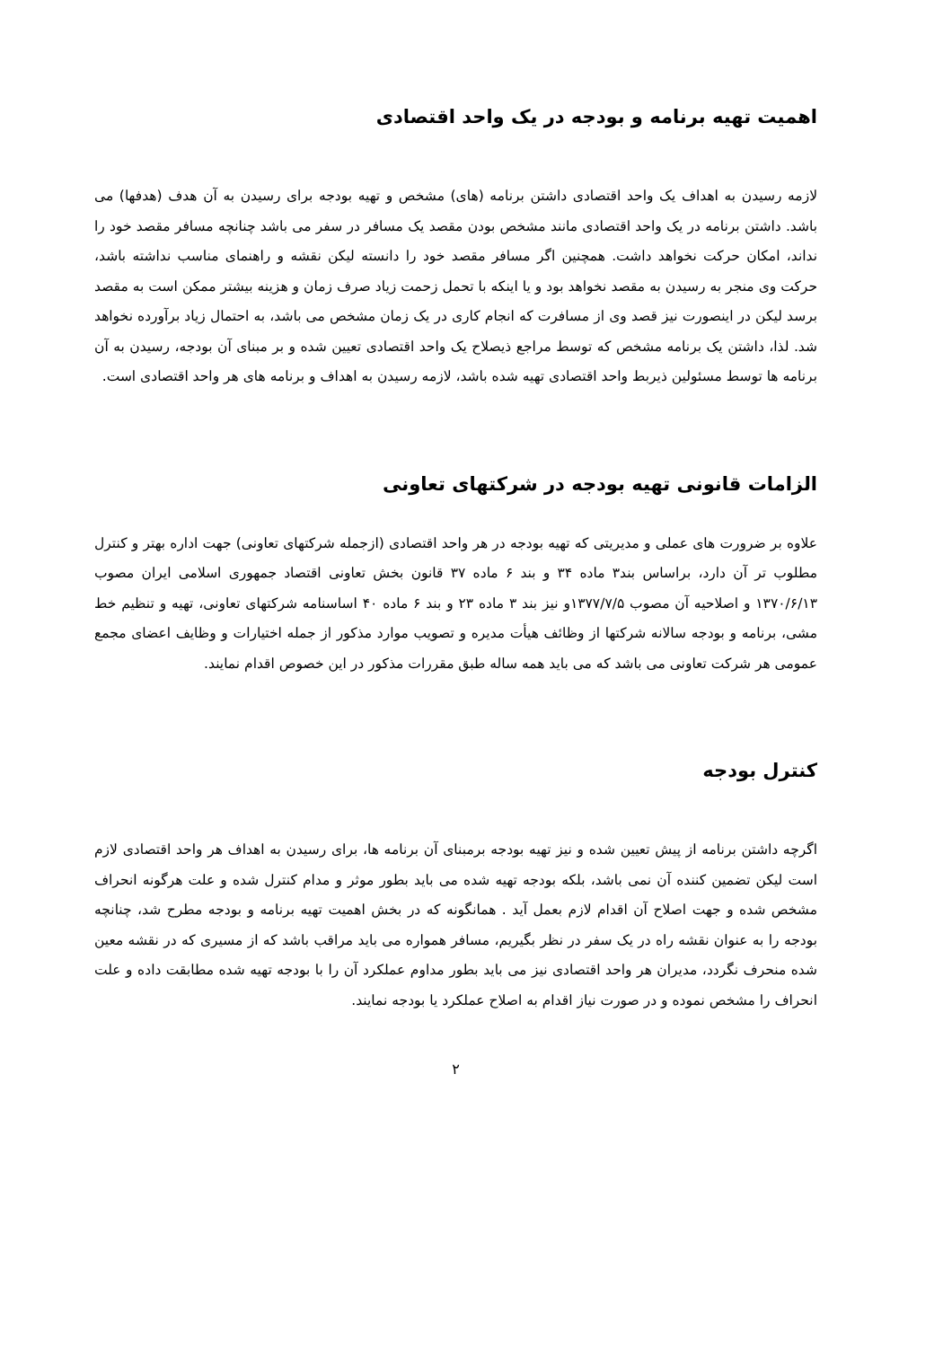اهمیت تهیه برنامه و بودجه در یک واحد اقتصادی
لازمه رسیدن به اهداف یک واحد اقتصادی داشتن برنامه (های) مشخص و تهیه بودجه برای رسیدن به آن هدف (هدفها) می باشد. داشتن برنامه در یک واحد اقتصادی مانند مشخص بودن مقصد یک مسافر در سفر می باشد چنانچه مسافر مقصد خود را نداند، امکان حرکت نخواهد داشت. همچنین اگر مسافر مقصد خود را دانسته لیکن نقشه و راهنمای مناسب نداشته باشد، حرکت وی منجر به رسیدن به مقصد نخواهد بود و یا اینکه با تحمل زحمت زیاد صرف زمان و هزینه بیشتر ممکن است به مقصد برسد لیکن در اینصورت نیز قصد وی از مسافرت که انجام کاری در یک زمان مشخص می باشد، به احتمال زیاد برآورده نخواهد شد. لذا، داشتن یک برنامه مشخص که توسط مراجع ذیصلاح یک واحد اقتصادی تعیین شده و بر مبنای آن بودجه، رسیدن به آن برنامه ها توسط مسئولین ذیربط واحد اقتصادی تهیه شده باشد، لازمه رسیدن به اهداف و برنامه های هر واحد اقتصادی است.
الزامات قانونی تهیه بودجه در شرکتهای تعاونی
علاوه بر ضرورت های عملی و مدیریتی که تهیه بودجه در هر واحد اقتصادی (ازجمله شرکتهای تعاونی) جهت اداره بهتر و کنترل مطلوب تر آن دارد، براساس بند۳ ماده ۳۴ و بند ۶ ماده ۳۷ قانون بخش تعاونی اقتصاد جمهوری اسلامی ایران مصوب ۱۳۷۰/۶/۱۳ و اصلاحیه آن مصوب ۱۳۷۷/۷/۵و نیز بند ۳ ماده ۲۳ و بند ۶ ماده ۴۰ اساسنامه شرکتهای تعاونی، تهیه و تنظیم خط مشی، برنامه و بودجه سالانه شرکتها از وظائف هیأت مدیره و تصویب موارد مذکور از جمله اختیارات و وظایف اعضای مجمع عمومی هر شرکت تعاونی می باشد که می باید همه ساله طبق مقررات مذکور در این خصوص اقدام نمایند.
کنترل بودجه
اگرچه داشتن برنامه از پیش تعیین شده و نیز تهیه بودجه برمبنای آن برنامه ها، برای رسیدن به اهداف هر واحد اقتصادی لازم است لیکن تضمین کننده آن نمی باشد، بلکه بودجه تهیه شده می باید بطور موثر و مدام کنترل شده و علت هرگونه انحراف مشخص شده و جهت اصلاح آن اقدام لازم بعمل آید . همانگونه که در بخش اهمیت تهیه برنامه و بودجه مطرح شد، چنانچه بودجه را به عنوان نقشه راه در یک سفر در نظر بگیریم، مسافر همواره می باید مراقب باشد که از مسیری که در نقشه معین شده منحرف نگردد، مدیران هر واحد اقتصادی نیز می باید بطور مداوم عملکرد آن را با بودجه تهیه شده مطابقت داده و علت انحراف را مشخص نموده و در صورت نیاز اقدام به اصلاح عملکرد یا بودجه نمایند.
۲